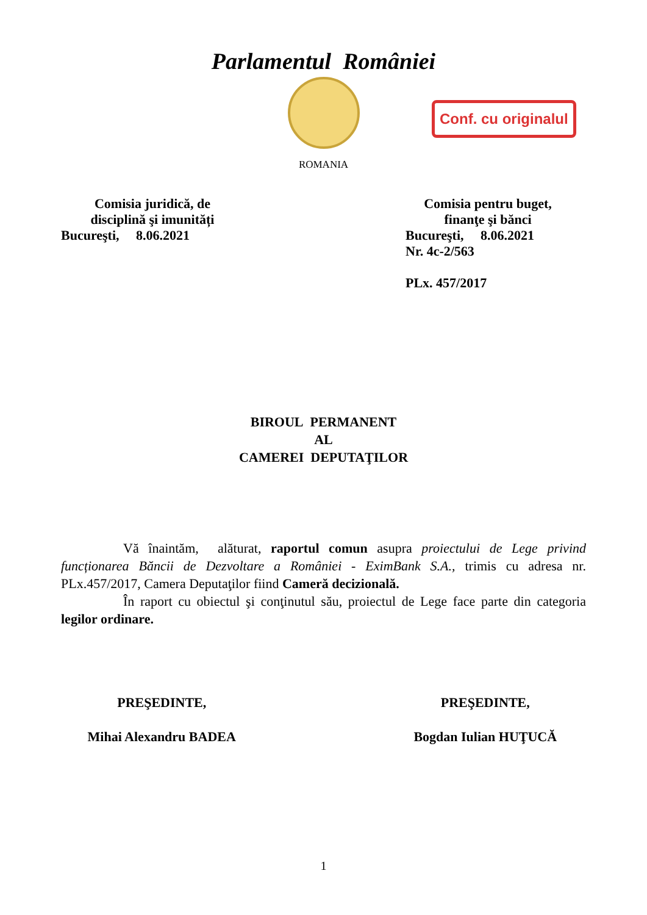Parlamentul României
ROMANIA
Conf. cu originalul
Comisia juridică, de
disciplină şi imunități
Bucureşti, 8.06.2021
Comisia pentru buget,
finanţe şi bănci
Bucureşti, 8.06.2021
Nr. 4c-2/563
PLx. 457/2017
BIROUL PERMANENT
AL
CAMEREI DEPUTAŢILOR
Vă înaintăm, alăturat, raportul comun asupra proiectului de Lege privind funcționarea Băncii de Dezvoltare a României - EximBank S.A., trimis cu adresa nr. PLx.457/2017, Camera Deputaţilor fiind Cameră decizională.
În raport cu obiectul şi conţinutul său, proiectul de Lege face parte din categoria legilor ordinare.
PREŞEDINTE,
Mihai Alexandru BADEA
PREŞEDINTE,
Bogdan Iulian HUŢUCĂ
1